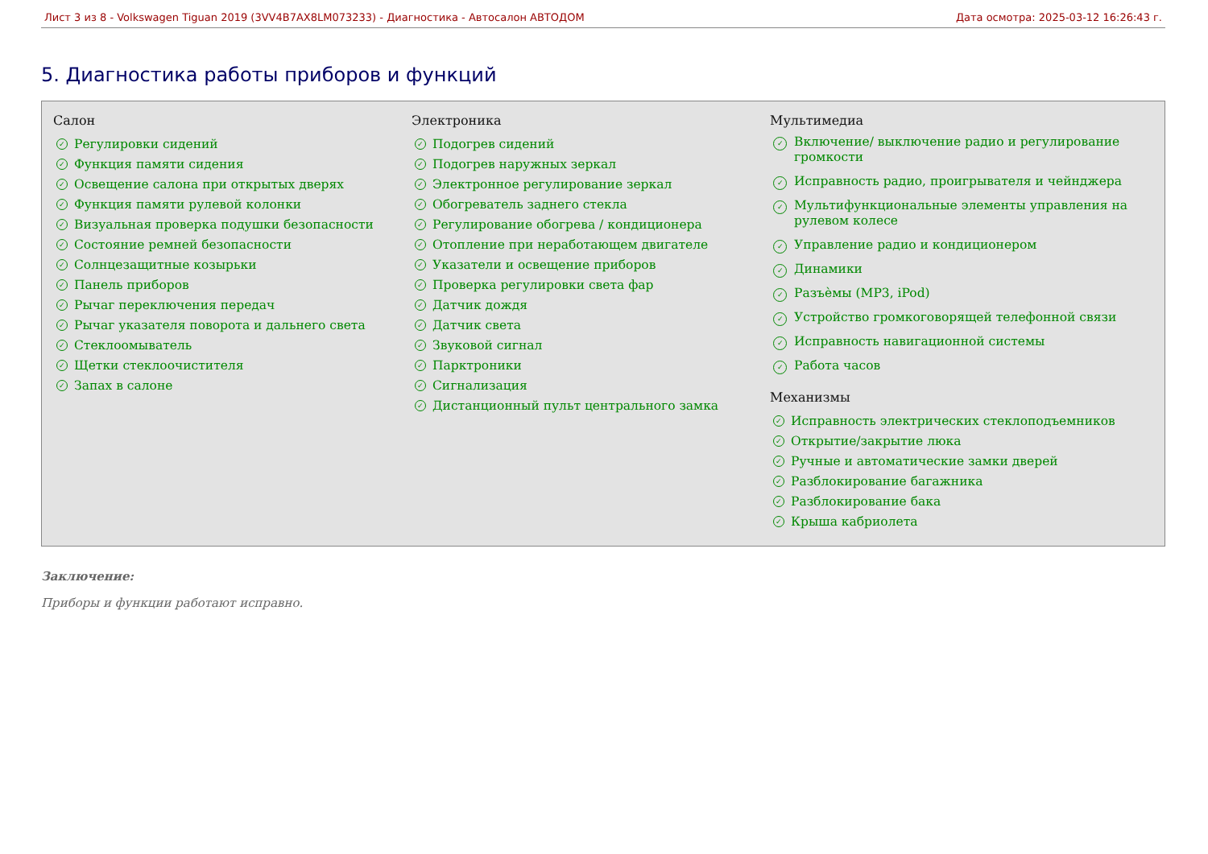Лист 3 из 8 - Volkswagen Tiguan 2019 (3VV4B7AX8LM073233) - Диагностика - Автосалон АВТОДОМ
Дата осмотра: 2025-03-12 16:26:43 г.
5. Диагностика работы приборов и функций
Салон
✓ Регулировки сидений
✓ Функция памяти сидения
✓ Освещение салона при открытых дверях
✓ Функция памяти рулевой колонки
✓ Визуальная проверка подушки безопасности
✓ Состояние ремней безопасности
✓ Солнцезащитные козырьки
✓ Панель приборов
✓ Рычаг переключения передач
✓ Рычаг указателя поворота и дальнего света
✓ Стеклоомыватель
✓ Щетки стеклоочистителя
✓ Запах в салоне
Электроника
✓ Подогрев сидений
✓ Подогрев наружных зеркал
✓ Электронное регулирование зеркал
✓ Обогреватель заднего стекла
✓ Регулирование обогрева / кондиционера
✓ Отопление при неработающем двигателе
✓ Указатели и освещение приборов
✓ Проверка регулировки света фар
✓ Датчик дождя
✓ Датчик света
✓ Звуковой сигнал
✓ Парктроники
✓ Сигнализация
✓ Дистанционный пульт центрального замка
Мультимедиа
✓ Включение/ выключение радио и регулирование громкости
✓ Исправность радио, проигрывателя и чейнджера
✓ Мультифункциональные элементы управления на рулевом колесе
✓ Управление радио и кондиционером
✓ Динамики
✓ Разъѐмы (MP3, iPod)
✓ Устройство громкоговорящей телефонной связи
✓ Исправность навигационной системы
✓ Работа часов
Механизмы
✓ Исправность электрических стеклоподъемников
✓ Открытие/закрытие люка
✓ Ручные и автоматические замки дверей
✓ Разблокирование багажника
✓ Разблокирование бака
✓ Крыша кабриолета
Заключение:
Приборы и функции работают исправно.